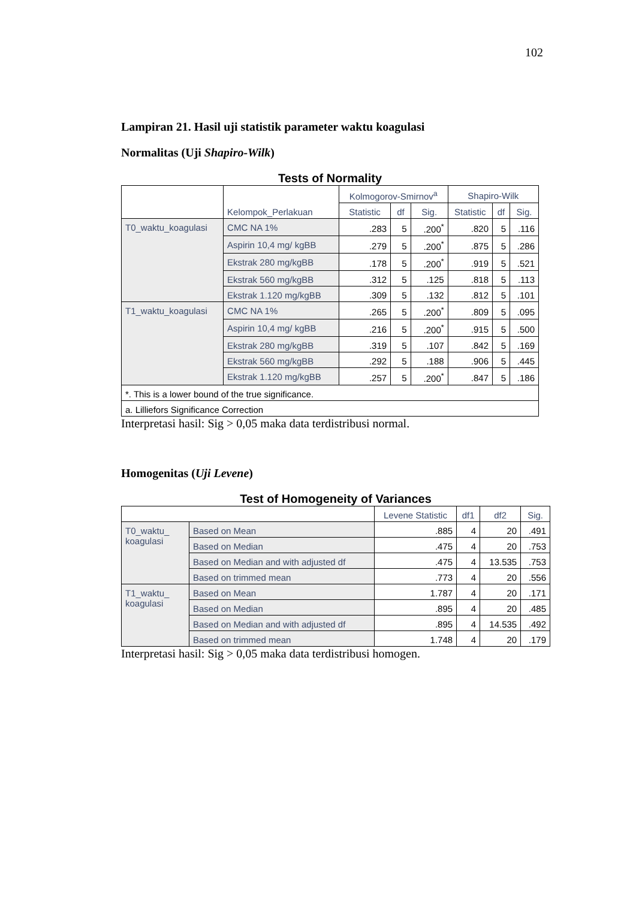102
Lampiran 21. Hasil uji statistik parameter waktu koagulasi
Normalitas (Uji Shapiro-Wilk)
Tests of Normality
| | Kelompok_Perlakuan | Kolmogorov-Smirnov<sup>a</sup> | | | Shapiro-Wilk | | |
| --- | --- | --- | --- | --- | --- | --- | --- |
| | | Statistic | df | Sig. | Statistic | df | Sig. |
| T0_waktu_koagulasi | CMC NA 1% | .283 | 5 | .200<sup>*</sup> | .820 | 5 | .116 |
| | Aspirin 10,4 mg/ kgBB | .279 | 5 | .200<sup>*</sup> | .875 | 5 | .286 |
| | Ekstrak 280 mg/kgBB | .178 | 5 | .200<sup>*</sup> | .919 | 5 | .521 |
| | Ekstrak 560 mg/kgBB | .312 | 5 | .125 | .818 | 5 | .113 |
| | Ekstrak 1.120 mg/kgBB | .309 | 5 | .132 | .812 | 5 | .101 |
| T1_waktu_koagulasi | CMC NA 1% | .265 | 5 | .200<sup>*</sup> | .809 | 5 | .095 |
| | Aspirin 10,4 mg/ kgBB | .216 | 5 | .200<sup>*</sup> | .915 | 5 | .500 |
| | Ekstrak 280 mg/kgBB | .319 | 5 | .107 | .842 | 5 | .169 |
| | Ekstrak 560 mg/kgBB | .292 | 5 | .188 | .906 | 5 | .445 |
| | Ekstrak 1.120 mg/kgBB | .257 | 5 | .200<sup>*</sup> | .847 | 5 | .186 |
| *. This is a lower bound of the true significance. | | | | | | | |
| a. Lilliefors Significance Correction | | | | | | | |
Interpretasi hasil: Sig > 0,05 maka data terdistribusi normal.
Homogenitas (Uji Levene)
Test of Homogeneity of Variances
| | | Levene Statistic | df1 | df2 | Sig. |
| --- | --- | --- | --- | --- | --- |
| T0_waktu_ koagulasi | Based on Mean | .885 | 4 | 20 | .491 |
| | Based on Median | .475 | 4 | 20 | .753 |
| | Based on Median and with adjusted df | .475 | 4 | 13.535 | .753 |
| | Based on trimmed mean | .773 | 4 | 20 | .556 |
| T1_waktu_ koagulasi | Based on Mean | 1.787 | 4 | 20 | .171 |
| | Based on Median | .895 | 4 | 20 | .485 |
| | Based on Median and with adjusted df | .895 | 4 | 14.535 | .492 |
| | Based on trimmed mean | 1.748 | 4 | 20 | .179 |
Interpretasi hasil: Sig > 0,05 maka data terdistribusi homogen.